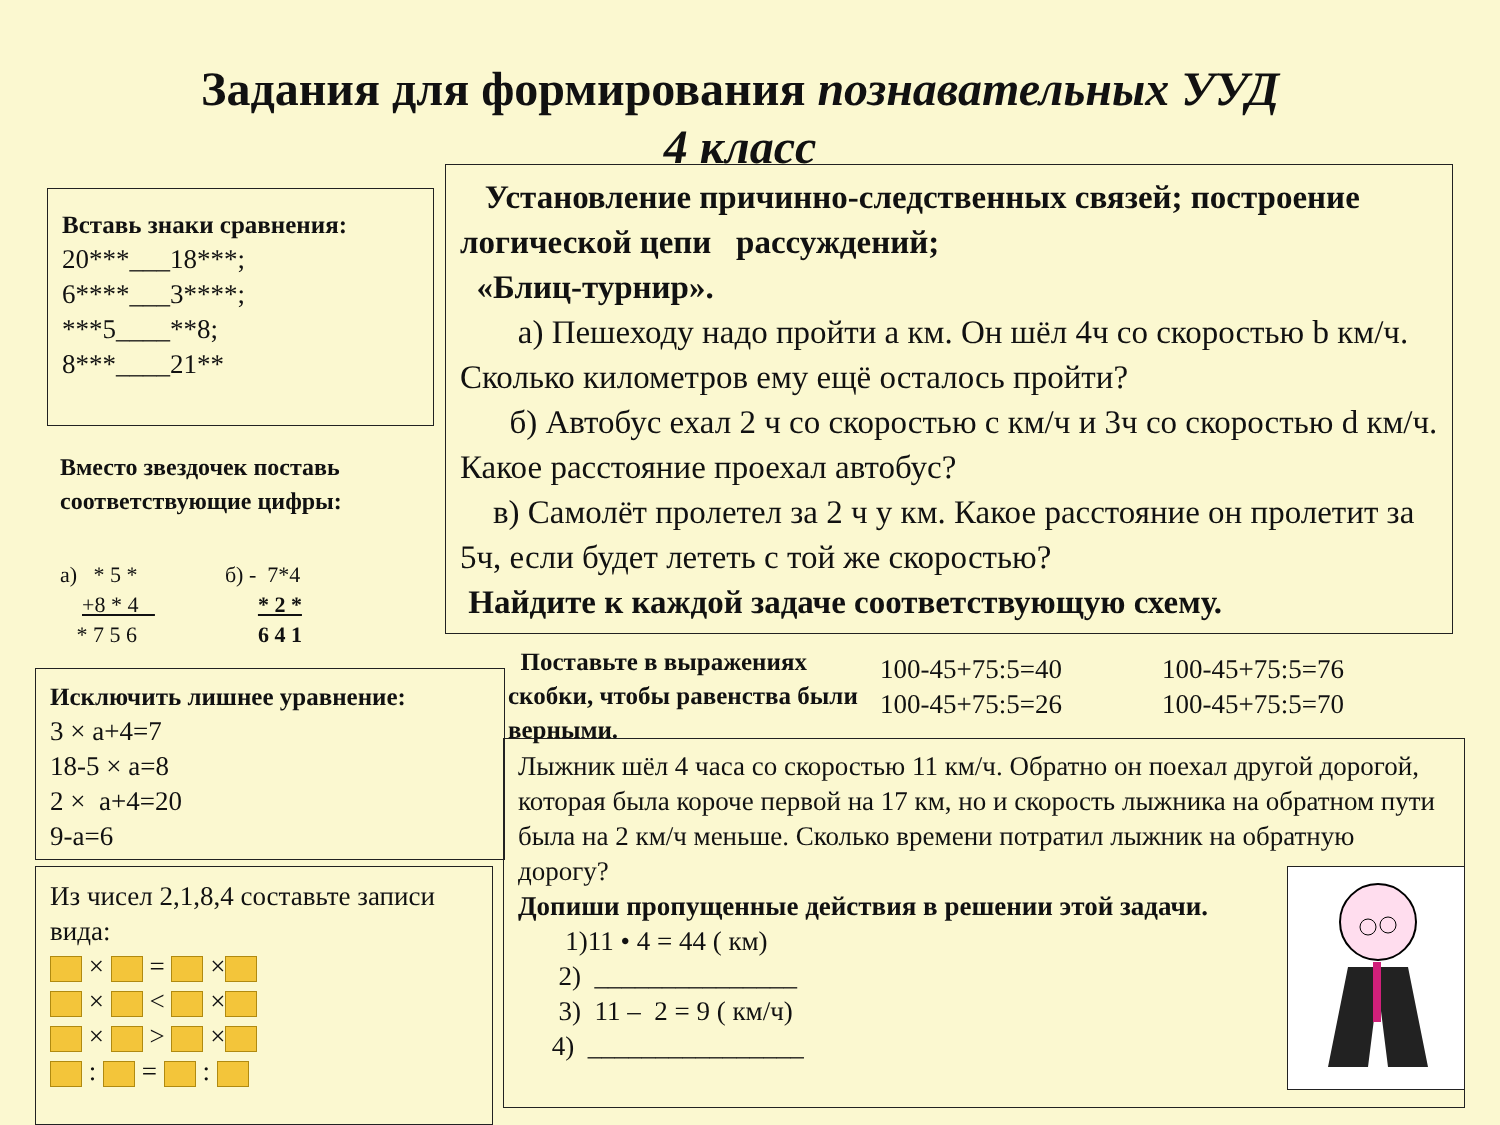Задания для формирования познавательных УУД
4 класс
Вставь знаки сравнения:
20***___18***;
6****___3****;
***5____**8;
8***____21**
Вместо звездочек поставь соответствующие цифры:
а) * 5 *
+8 * 4
* 7 5 6
б) - 7*4
* 2 *
6 4 1
Установление причинно-следственных связей; построение логической цепи рассуждений;
«Блиц-турнир».
а) Пешеходу надо пройти а км. Он шёл 4ч со скоростью b км/ч. Сколько километров ему ещё осталось пройти?
б) Автобус ехал 2 ч со скоростью с км/ч и 3ч со скоростью d км/ч. Какое расстояние проехал автобус?
в) Самолёт пролетел за 2 ч у км. Какое расстояние он пролетит за 5ч, если будет лететь с той же скоростью?
Найдите к каждой задаче соответствующую схему.
Исключить лишнее уравнение:
3 × а+4=7
18-5 × а=8
2 × а+4=20
9-а=6
Поставьте в выражениях скобки, чтобы равенства были верными.
100-45+75:5=40
100-45+75:5=26
100-45+75:5=76
100-45+75:5=70
Из чисел 2,1,8,4 составьте записи вида:
× = ×
× < ×
× > ×
: = :
Лыжник шёл 4 часа со скоростью 11 км/ч. Обратно он поехал другой дорогой, которая была короче первой на 17 км, но и скорость лыжника на обратном пути была на 2 км/ч меньше. Сколько времени потратил лыжник на обратную дорогу?
Допиши пропущенные действия в решении этой задачи.
1)11 • 4 = 44 ( км)
2) _______________
3) 11 – 2 = 9 ( км/ч)
4) ________________